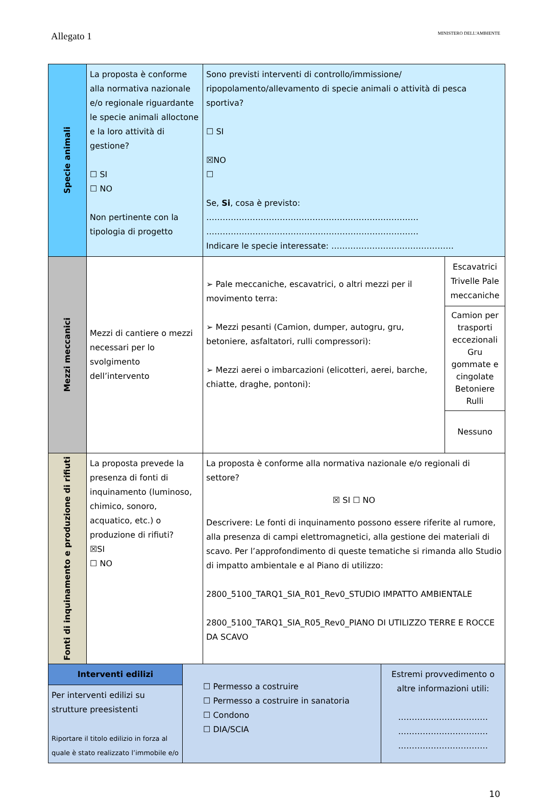Allegato 1 MINISTERO DELL'AMBIENTE
| Specie animali | La proposta è conforme alla normativa nazionale e/o regionale riguardante le specie animali alloctone e la loro attività di gestione? ☐ SI ☐ NO Non pertinente con la tipologia di progetto | Sono previsti interventi di controllo/immissione/ ripopolamento/allevamento di specie animali o attività di pesca sportiva? ☐ SI ☒NO ☐ Se, Si , cosa è previsto: …………………………………………………………………… …………………………………………………………………… Indicare le specie interessate: ……………………………………… | |
| Mezzi meccanici | Mezzi di cantiere o mezzi necessari per lo svolgimento dell’intervento | ➢ Pale meccaniche, escavatrici, o altri mezzi per il movimento terra: ➢ Mezzi pesanti (Camion, dumper, autogru, gru, betoniere, asfaltatori, rulli compressori): ➢ Mezzi aerei o imbarcazioni (elicotteri, aerei, barche, chiatte, draghe, pontoni): | Escavatrici Trivelle Pale meccaniche |
| | | | Camion per trasporti eccezionali Gru gommate e cingolate Betoniere Rulli |
| | | | Nessuno |
| Fonti di inquinamento e produzione di rifiuti | La proposta prevede la presenza di fonti di inquinamento (luminoso, chimico, sonoro, acquatico, etc.) o produzione di rifiuti? ☒SI ☐ NO | La proposta è conforme alla normativa nazionale e/o regionali di settore? ☒ SI ☐ NO Descrivere: Le fonti di inquinamento possono essere riferite al rumore, alla presenza di campi elettromagnetici, alla gestione dei materiali di scavo. Per l’approfondimento di queste tematiche si rimanda allo Studio di impatto ambientale e al Piano di utilizzo: 2800_5100_TARQ1_SIA_R01_Rev0_STUDIO IMPATTO AMBIENTALE 2800_5100_TARQ1_SIA_R05_Rev0_PIANO DI UTILIZZO TERRE E ROCCE DA SCAVO | |
| Interventi edilizi | ☐ Permesso a costruire ☐ Permesso a costruire in sanatoria ☐ Condono ☐ DIA/SCIA | Estremi provvedimento o altre informazioni utili: …………………………… …………………………… …………………………… |
| Per interventi edilizi su strutture preesistenti Riportare il titolo edilizio in forza al quale è stato realizzato l’immobile e/o | | |
10